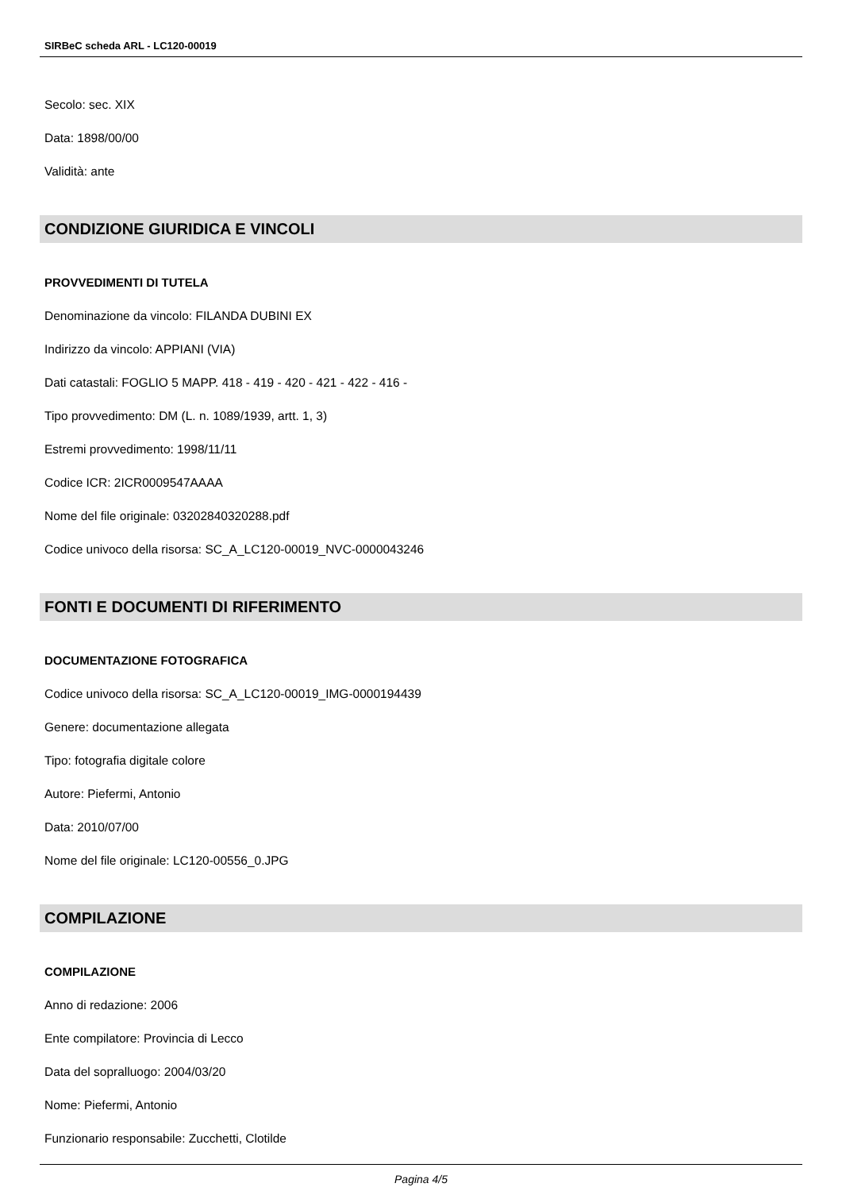SIRBeC scheda ARL - LC120-00019
Secolo: sec. XIX
Data: 1898/00/00
Validità: ante
CONDIZIONE GIURIDICA E VINCOLI
PROVVEDIMENTI DI TUTELA
Denominazione da vincolo: FILANDA DUBINI EX
Indirizzo da vincolo: APPIANI (VIA)
Dati catastali: FOGLIO 5 MAPP. 418 - 419 - 420 - 421 - 422 - 416 -
Tipo provvedimento: DM (L. n. 1089/1939, artt. 1, 3)
Estremi provvedimento: 1998/11/11
Codice ICR: 2ICR0009547AAAA
Nome del file originale: 03202840320288.pdf
Codice univoco della risorsa: SC_A_LC120-00019_NVC-0000043246
FONTI E DOCUMENTI DI RIFERIMENTO
DOCUMENTAZIONE FOTOGRAFICA
Codice univoco della risorsa: SC_A_LC120-00019_IMG-0000194439
Genere: documentazione allegata
Tipo: fotografia digitale colore
Autore: Piefermi, Antonio
Data: 2010/07/00
Nome del file originale: LC120-00556_0.JPG
COMPILAZIONE
COMPILAZIONE
Anno di redazione: 2006
Ente compilatore: Provincia di Lecco
Data del sopralluogo: 2004/03/20
Nome: Piefermi, Antonio
Funzionario responsabile: Zucchetti, Clotilde
Pagina 4/5